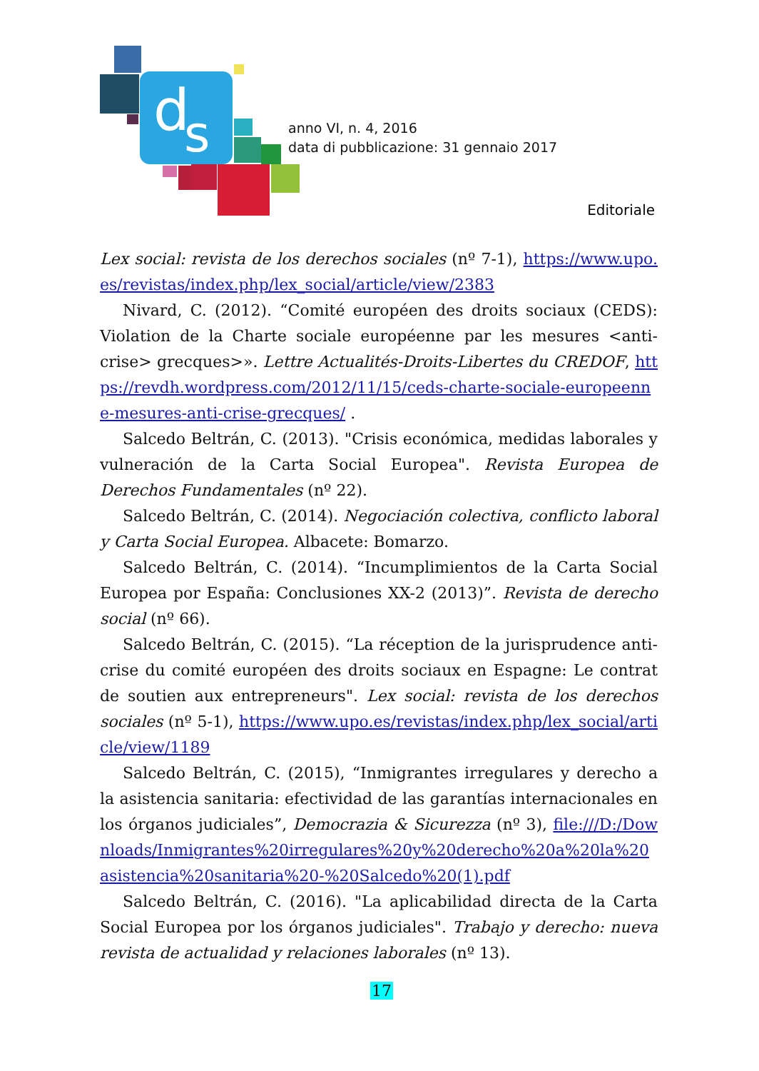d
s
anno VI, n. 4, 2016
data di pubblicazione: 31 gennaio 2017
Editoriale
Lex social: revista de los derechos sociales (nº 7-1), https://www.upo.es/revistas/index.php/lex_social/article/view/2383
Nivard, C. (2012). “Comité européen des droits sociaux (CEDS): Violation de la Charte sociale européenne par les mesures <anti-crise> grecques>». Lettre Actualités-Droits-Libertes du CREDOF, https://revdh.wordpress.com/2012/11/15/ceds-charte-sociale-europeenne-mesures-anti-crise-grecques/ .
Salcedo Beltrán, C. (2013). "Crisis económica, medidas laborales y vulneración de la Carta Social Europea". Revista Europea de Derechos Fundamentales (nº 22).
Salcedo Beltrán, C. (2014). Negociación colectiva, conflicto laboral y Carta Social Europea. Albacete: Bomarzo.
Salcedo Beltrán, C. (2014). “Incumplimientos de la Carta Social Europea por España: Conclusiones XX-2 (2013)”. Revista de derecho social (nº 66).
Salcedo Beltrán, C. (2015). “La réception de la jurisprudence anti-crise du comité européen des droits sociaux en Espagne: Le contrat de soutien aux entrepreneurs". Lex social: revista de los derechos sociales (nº 5-1), https://www.upo.es/revistas/index.php/lex_social/article/view/1189
Salcedo Beltrán, C. (2015), “Inmigrantes irregulares y derecho a la asistencia sanitaria: efectividad de las garantías internacionales en los órganos judiciales”, Democrazia & Sicurezza (nº 3), file:///D:/Downloads/Inmigrantes%20irregulares%20y%20derecho%20a%20la%20asistencia%20sanitaria%20-%20Salcedo%20(1).pdf
Salcedo Beltrán, C. (2016). "La aplicabilidad directa de la Carta Social Europea por los órganos judiciales". Trabajo y derecho: nueva revista de actualidad y relaciones laborales (nº 13).
17